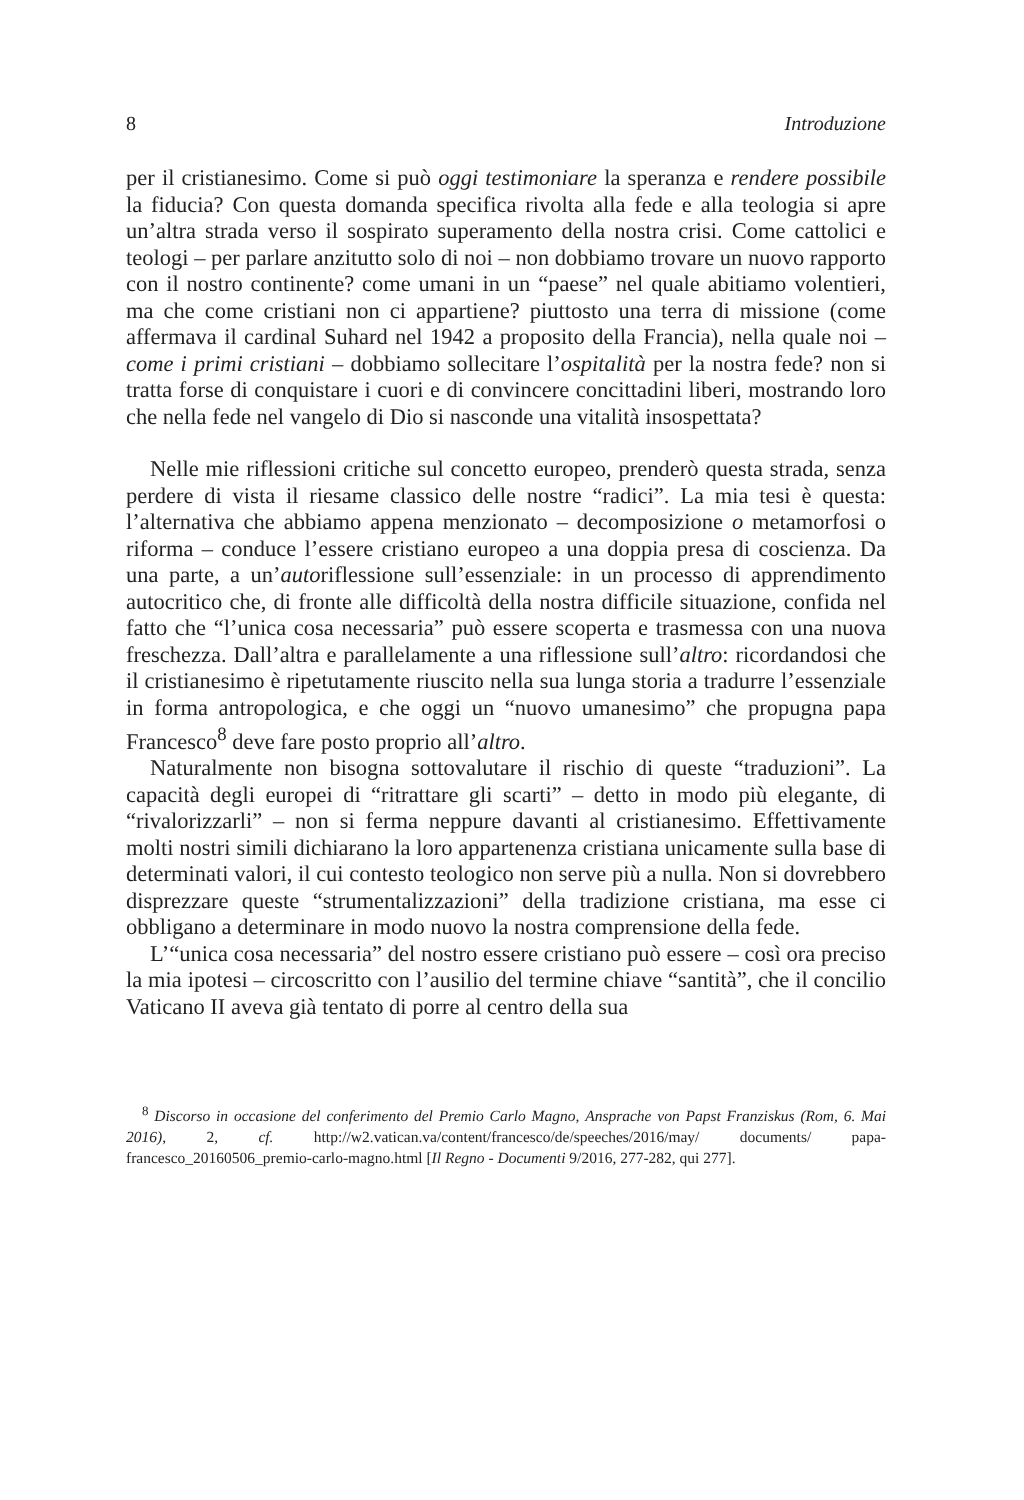8 Introduzione
per il cristianesimo. Come si può oggi testimoniare la speranza e rendere possibile la fiducia? Con questa domanda specifica rivolta alla fede e alla teologia si apre un’altra strada verso il sospirato superamento della nostra crisi. Come cattolici e teologi – per parlare anzitutto solo di noi – non dobbiamo trovare un nuovo rapporto con il nostro continente? come umani in un “paese” nel quale abitiamo volentieri, ma che come cristiani non ci appartiene? piuttosto una terra di missione (come affermava il cardinal Suhard nel 1942 a proposito della Francia), nella quale noi – come i primi cristiani – dobbiamo sollecitare l’ospitalità per la nostra fede? non si tratta forse di conquistare i cuori e di convincere concittadini liberi, mostrando loro che nella fede nel vangelo di Dio si nasconde una vitalità insospettata?
Nelle mie riflessioni critiche sul concetto europeo, prenderò questa strada, senza perdere di vista il riesame classico delle nostre “radici”. La mia tesi è questa: l’alternativa che abbiamo appena menzionato – decomposizione o metamorfosi o riforma – conduce l’essere cristiano europeo a una doppia presa di coscienza. Da una parte, a un’autoriflessione sull’essenziale: in un processo di apprendimento autocritico che, di fronte alle difficoltà della nostra difficile situazione, confida nel fatto che “l’unica cosa necessaria” può essere scoperta e trasmessa con una nuova freschezza. Dall’altra e parallelamente a una riflessione sull’altro: ricordandosi che il cristianesimo è ripetutamente riuscito nella sua lunga storia a tradurre l’essenziale in forma antropologica, e che oggi un “nuovo umanesimo” che propugna papa Francesco<sup>8</sup> deve fare posto proprio all’altro.
Naturalmente non bisogna sottovalutare il rischio di queste “traduzioni”. La capacità degli europei di “ritrattare gli scarti” – detto in modo più elegante, di “rivalorizzarli” – non si ferma neppure davanti al cristianesimo. Effettivamente molti nostri simili dichiarano la loro appartenenza cristiana unicamente sulla base di determinati valori, il cui contesto teologico non serve più a nulla. Non si dovrebbero disprezzare queste “strumentalizzazioni” della tradizione cristiana, ma esse ci obbligano a determinare in modo nuovo la nostra comprensione della fede.
L’“unica cosa necessaria” del nostro essere cristiano può essere – così ora preciso la mia ipotesi – circoscritto con l’ausilio del termine chiave “santità”, che il concilio Vaticano II aveva già tentato di porre al centro della sua
<sup>8</sup> Discorso in occasione del conferimento del Premio Carlo Magno, Ansprache von Papst Franziskus (Rom, 6. Mai 2016), 2, cf. http://w2.vatican.va/content/francesco/de/speeches/2016/may/ documents/ papa-francesco_20160506_premio-carlo-magno.html [Il Regno - Documenti 9/2016, 277-282, qui 277].